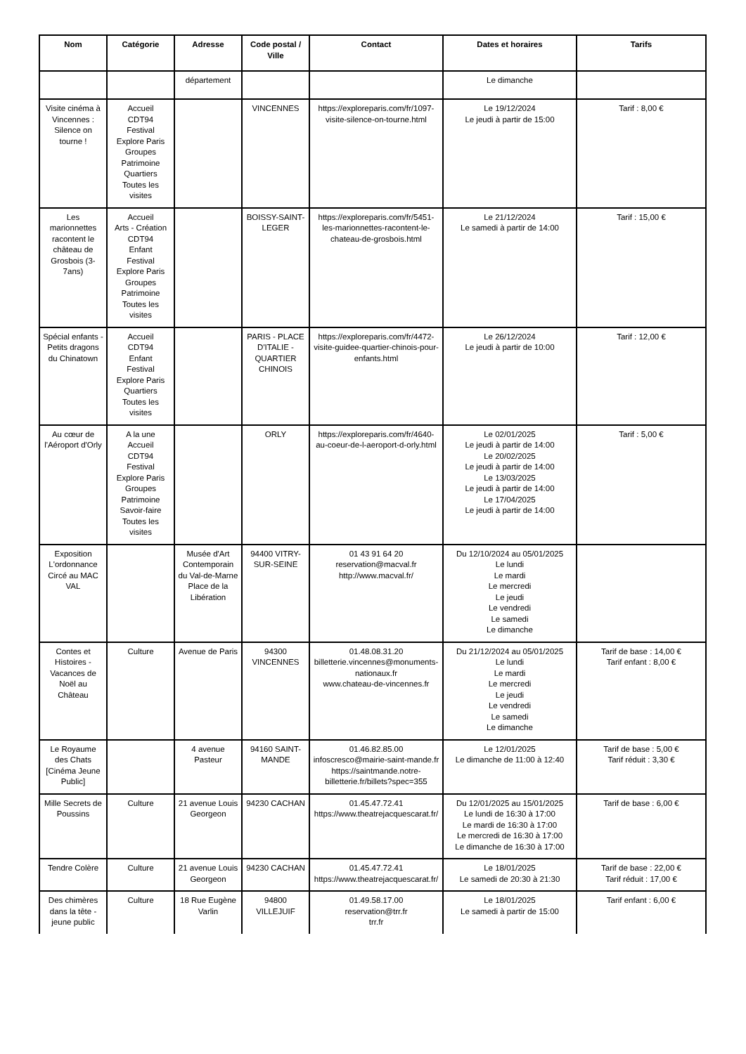| Nom | Catégorie | Adresse | Code postal / Ville | Contact | Dates et horaires | Tarifs |
| --- | --- | --- | --- | --- | --- | --- |
| | | département | | | Le dimanche | |
| Visite cinéma à Vincennes : Silence on tourne ! | Accueil CDT94 Festival Explore Paris Groupes Patrimoine Quartiers Toutes les visites | | VINCENNES | https://exploreparis.com/fr/1097-visite-silence-on-tourne.html | Le 19/12/2024 Le jeudi à partir de 15:00 | Tarif : 8,00 € |
| Les marionnettes racontent le château de Grosbois (3-7ans) | Accueil Arts - Création CDT94 Enfant Festival Explore Paris Groupes Patrimoine Toutes les visites | | BOISSY-SAINT-LEGER | https://exploreparis.com/fr/5451-les-marionnettes-racontent-le-chateau-de-grosbois.html | Le 21/12/2024 Le samedi à partir de 14:00 | Tarif : 15,00 € |
| Spécial enfants - Petits dragons du Chinatown | Accueil CDT94 Enfant Festival Explore Paris Quartiers Toutes les visites | | PARIS - PLACE D'ITALIE - QUARTIER CHINOIS | https://exploreparis.com/fr/4472-visite-guidee-quartier-chinois-pour-enfants.html | Le 26/12/2024 Le jeudi à partir de 10:00 | Tarif : 12,00 € |
| Au cœur de l'Aéroport d'Orly | A la une Accueil CDT94 Festival Explore Paris Groupes Patrimoine Savoir-faire Toutes les visites | | ORLY | https://exploreparis.com/fr/4640-au-coeur-de-l-aeroport-d-orly.html | Le 02/01/2025 Le jeudi à partir de 14:00 Le 20/02/2025 Le jeudi à partir de 14:00 Le 13/03/2025 Le jeudi à partir de 14:00 Le 17/04/2025 Le jeudi à partir de 14:00 | Tarif : 5,00 € |
| Exposition L'ordonnance Circé au MAC VAL | | Musée d'Art Contemporain du Val-de-Marne Place de la Libération | 94400 VITRY-SUR-SEINE | 01 43 91 64 20 reservation@macval.fr http://www.macval.fr/ | Du 12/10/2024 au 05/01/2025 Le lundi Le mardi Le mercredi Le jeudi Le vendredi Le samedi Le dimanche | |
| Contes et Histoires - Vacances de Noël au Château | Culture | Avenue de Paris | 94300 VINCENNES | 01.48.08.31.20 billetterie.vincennes@monuments-nationaux.fr www.chateau-de-vincennes.fr | Du 21/12/2024 au 05/01/2025 Le lundi Le mardi Le mercredi Le jeudi Le vendredi Le samedi Le dimanche | Tarif de base : 14,00 € Tarif enfant : 8,00 € |
| Le Royaume des Chats [Cinéma Jeune Public] | | 4 avenue Pasteur | 94160 SAINT-MANDE | 01.46.82.85.00 infoscresco@mairie-saint-mande.fr https://saintmande.notre-billetterie.fr/billets?spec=355 | Le 12/01/2025 Le dimanche de 11:00 à 12:40 | Tarif de base : 5,00 € Tarif réduit : 3,30 € |
| Mille Secrets de Poussins | Culture | 21 avenue Louis Georgeon | 94230 CACHAN | 01.45.47.72.41 https://www.theatrejacquescarat.fr/ | Du 12/01/2025 au 15/01/2025 Le lundi de 16:30 à 17:00 Le mardi de 16:30 à 17:00 Le mercredi de 16:30 à 17:00 Le dimanche de 16:30 à 17:00 | Tarif de base : 6,00 € |
| Tendre Colère | Culture | 21 avenue Louis Georgeon | 94230 CACHAN | 01.45.47.72.41 https://www.theatrejacquescarat.fr/ | Le 18/01/2025 Le samedi de 20:30 à 21:30 | Tarif de base : 22,00 € Tarif réduit : 17,00 € |
| Des chimères dans la tête - jeune public | Culture | 18 Rue Eugène Varlin | 94800 VILLEJUIF | 01.49.58.17.00 reservation@trr.fr trr.fr | Le 18/01/2025 Le samedi à partir de 15:00 | Tarif enfant : 6,00 € |